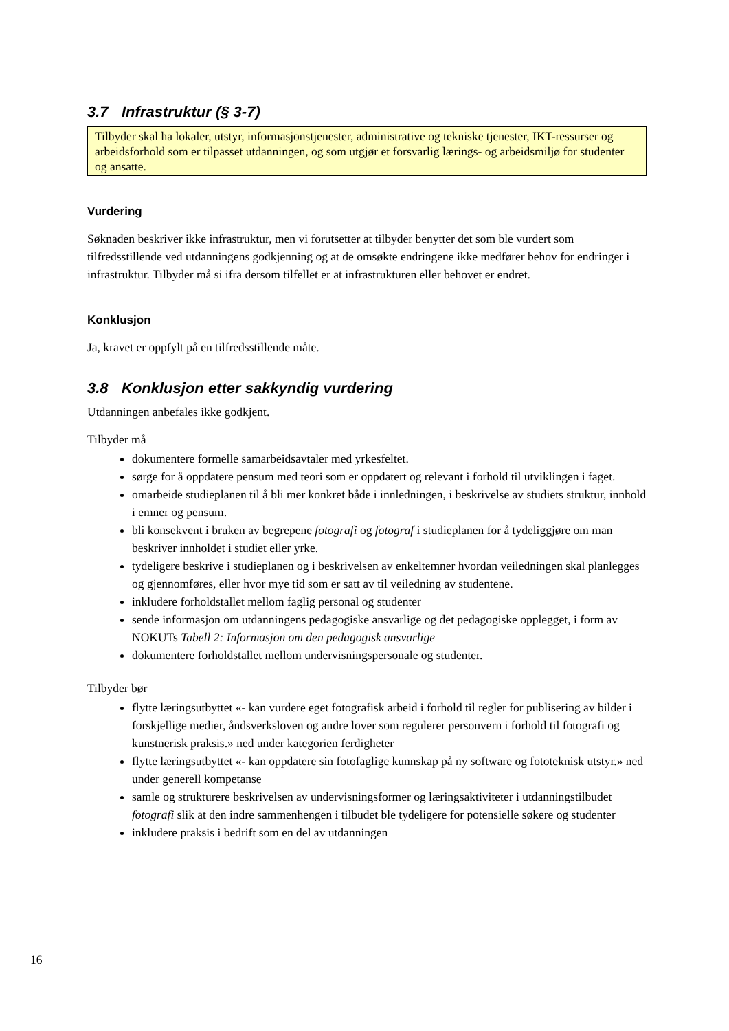3.7 Infrastruktur (§ 3-7)
Tilbyder skal ha lokaler, utstyr, informasjonstjenester, administrative og tekniske tjenester, IKT-ressurser og arbeidsforhold som er tilpasset utdanningen, og som utgjør et forsvarlig lærings- og arbeidsmiljø for studenter og ansatte.
Vurdering
Søknaden beskriver ikke infrastruktur, men vi forutsetter at tilbyder benytter det som ble vurdert som tilfredsstillende ved utdanningens godkjenning og at de omsøkte endringene ikke medfører behov for endringer i infrastruktur. Tilbyder må si ifra dersom tilfellet er at infrastrukturen eller behovet er endret.
Konklusjon
Ja, kravet er oppfylt på en tilfredsstillende måte.
3.8 Konklusjon etter sakkyndig vurdering
Utdanningen anbefales ikke godkjent.
Tilbyder må
dokumentere formelle samarbeidsavtaler med yrkesfeltet.
sørge for å oppdatere pensum med teori som er oppdatert og relevant i forhold til utviklingen i faget.
omarbeide studieplanen til å bli mer konkret både i innledningen, i beskrivelse av studiets struktur, innhold i emner og pensum.
bli konsekvent i bruken av begrepene fotografi og fotograf i studieplanen for å tydeliggjøre om man beskriver innholdet i studiet eller yrke.
tydeligere beskrive i studieplanen og i beskrivelsen av enkeltemner hvordan veiledningen skal planlegges og gjennomføres, eller hvor mye tid som er satt av til veiledning av studentene.
inkludere forholdstallet mellom faglig personal og studenter
sende informasjon om utdanningens pedagogiske ansvarlige og det pedagogiske opplegget, i form av NOKUTs Tabell 2: Informasjon om den pedagogisk ansvarlige
dokumentere forholdstallet mellom undervisningspersonale og studenter.
Tilbyder bør
flytte læringsutbyttet «- kan vurdere eget fotografisk arbeid i forhold til regler for publisering av bilder i forskjellige medier, åndsverksloven og andre lover som regulerer personvern i forhold til fotografi og kunstnerisk praksis.» ned under kategorien ferdigheter
flytte læringsutbyttet «- kan oppdatere sin fotofaglige kunnskap på ny software og fototeknisk utstyr.» ned under generell kompetanse
samle og strukturere beskrivelsen av undervisningsformer og læringsaktiviteter i utdanningstilbudet fotografi slik at den indre sammenhengen i tilbudet ble tydeligere for potensielle søkere og studenter
inkludere praksis i bedrift som en del av utdanningen
16